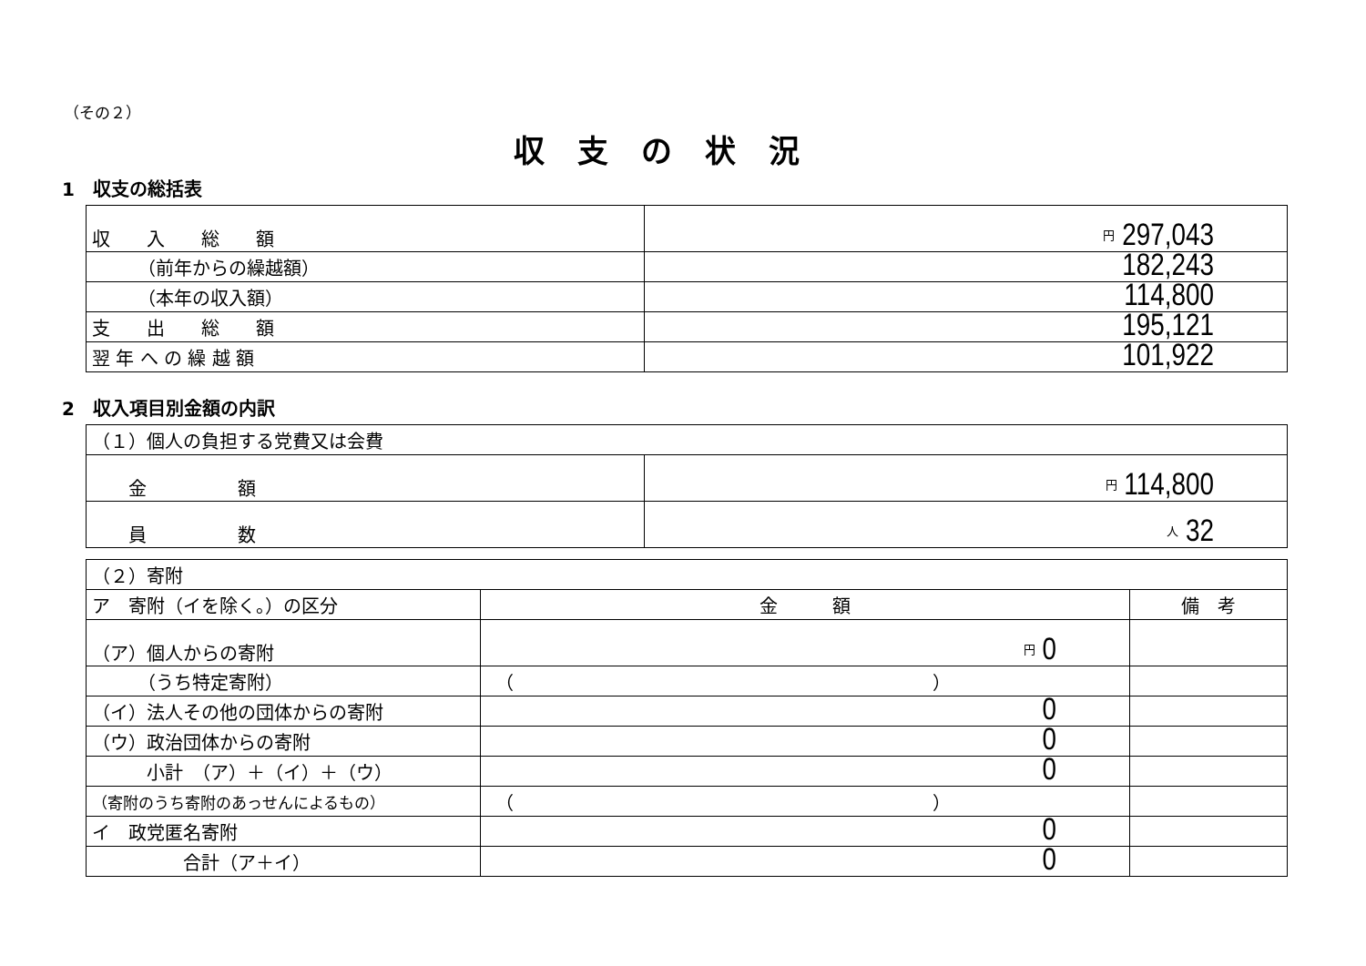（その２）
収支の状況
1　収支の総括表
| 収 入 総 額 | 円 297,043 |
| （前年からの繰越額） | 182,243 |
| （本年の収入額） | 114,800 |
| 支 出 総 額 | 195,121 |
| 翌 年 へ の 繰 越 額 | 101,922 |
2　収入項目別金額の内訳
| （１）個人の負担する党費又は会費 | |
| 金 額 | 円 114,800 |
| 員 数 | 人 32 |
| （２）寄附 | | |
| ア 寄附（イを除く。）の区分 | 金 額 | 備 考 |
| （ア）個人からの寄附 | 円 0 | |
| （うち特定寄附） | （ ） | |
| （イ）法人その他の団体からの寄附 | 0 | |
| （ウ）政治団体からの寄附 | 0 | |
| 小計 （ア）＋（イ）＋（ウ） | 0 | |
| （寄附のうち寄附のあっせんによるもの） | （ ） | |
| イ 政党匿名寄附 | 0 | |
| 合計（ア＋イ） | 0 | |